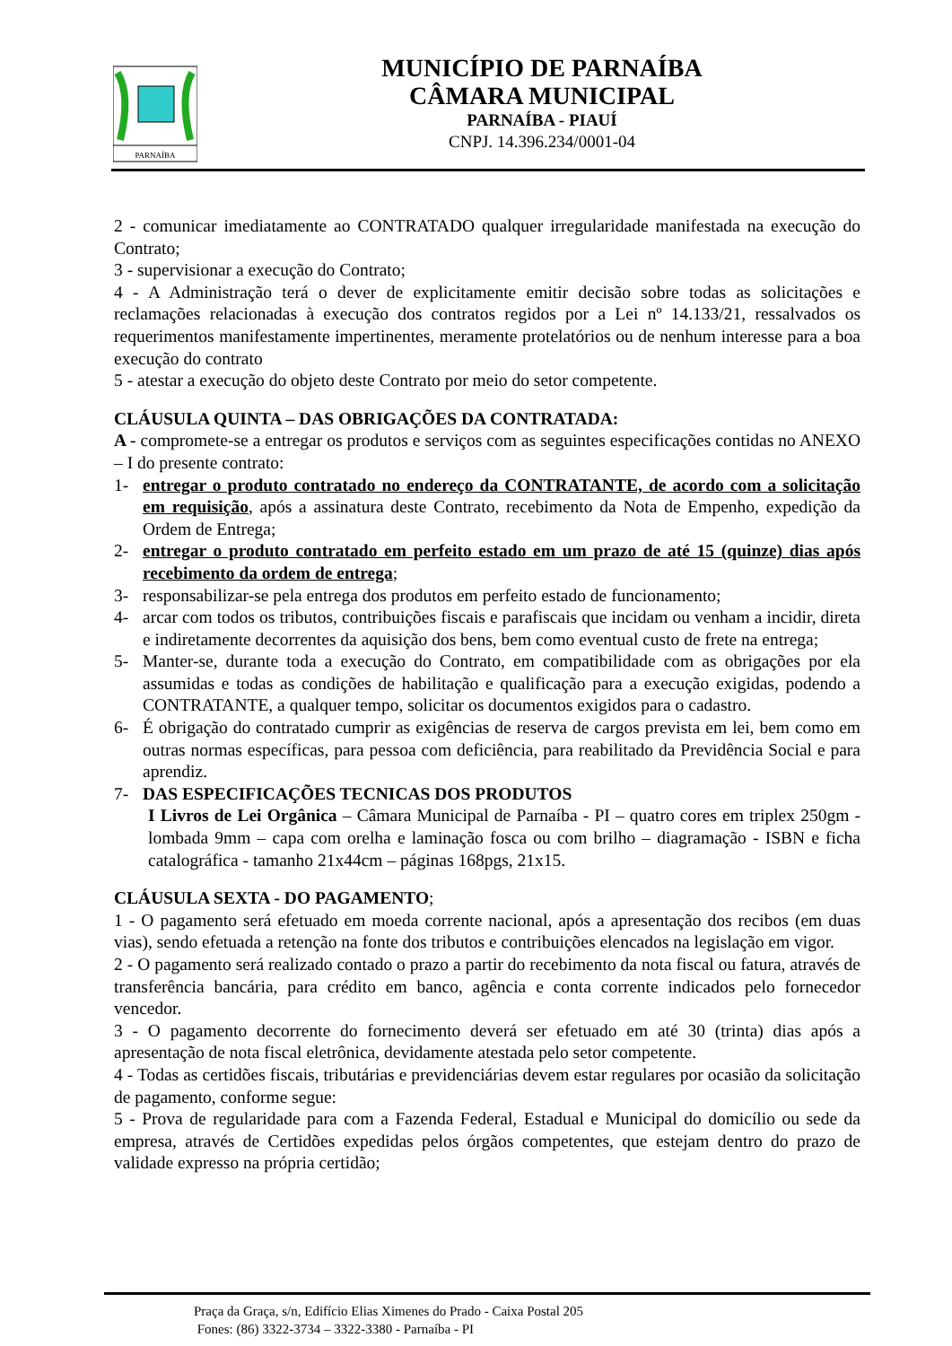PARNAÍBA
MUNICÍPIO DE PARNAÍBA
CÂMARA MUNICIPAL
PARNAÍBA - PIAUÍ
CNPJ. 14.396.234/0001-04
2 - comunicar imediatamente ao CONTRATADO qualquer irregularidade manifestada na execução do Contrato;
3 - supervisionar a execução do Contrato;
4 - A Administração terá o dever de explicitamente emitir decisão sobre todas as solicitações e reclamações relacionadas à execução dos contratos regidos por a Lei nº 14.133/21, ressalvados os requerimentos manifestamente impertinentes, meramente protelatórios ou de nenhum interesse para a boa execução do contrato
5 - atestar a execução do objeto deste Contrato por meio do setor competente.
CLÁUSULA QUINTA – DAS OBRIGAÇÕES DA CONTRATADA:
A - compromete-se a entregar os produtos e serviços com as seguintes especificações contidas no ANEXO – I do presente contrato:
1- entregar o produto contratado no endereço da CONTRATANTE, de acordo com a solicitação em requisição, após a assinatura deste Contrato, recebimento da Nota de Empenho, expedição da Ordem de Entrega;
2- entregar o produto contratado em perfeito estado em um prazo de até 15 (quinze) dias após recebimento da ordem de entrega;
3- responsabilizar-se pela entrega dos produtos em perfeito estado de funcionamento;
4- arcar com todos os tributos, contribuições fiscais e parafiscais que incidam ou venham a incidir, direta e indiretamente decorrentes da aquisição dos bens, bem como eventual custo de frete na entrega;
5- Manter-se, durante toda a execução do Contrato, em compatibilidade com as obrigações por ela assumidas e todas as condições de habilitação e qualificação para a execução exigidas, podendo a CONTRATANTE, a qualquer tempo, solicitar os documentos exigidos para o cadastro.
6- É obrigação do contratado cumprir as exigências de reserva de cargos prevista em lei, bem como em outras normas específicas, para pessoa com deficiência, para reabilitado da Previdência Social e para aprendiz.
7- DAS ESPECIFICAÇÕES TECNICAS DOS PRODUTOS
I Livros de Lei Orgânica – Câmara Municipal de Parnaíba - PI – quatro cores em triplex 250gm - lombada 9mm – capa com orelha e laminação fosca ou com brilho – diagramação - ISBN e ficha catalográfica - tamanho 21x44cm – páginas 168pgs, 21x15.
CLÁUSULA SEXTA - DO PAGAMENTO;
1 - O pagamento será efetuado em moeda corrente nacional, após a apresentação dos recibos (em duas vias), sendo efetuada a retenção na fonte dos tributos e contribuições elencados na legislação em vigor.
2 - O pagamento será realizado contado o prazo a partir do recebimento da nota fiscal ou fatura, através de transferência bancária, para crédito em banco, agência e conta corrente indicados pelo fornecedor vencedor.
3 - O pagamento decorrente do fornecimento deverá ser efetuado em até 30 (trinta) dias após a apresentação de nota fiscal eletrônica, devidamente atestada pelo setor competente.
4 - Todas as certidões fiscais, tributárias e previdenciárias devem estar regulares por ocasião da solicitação de pagamento, conforme segue:
5 - Prova de regularidade para com a Fazenda Federal, Estadual e Municipal do domicílio ou sede da empresa, através de Certidões expedidas pelos órgãos competentes, que estejam dentro do prazo de validade expresso na própria certidão;
Praça da Graça, s/n, Edifício Elias Ximenes do Prado - Caixa Postal 205
Fones: (86) 3322-3734 – 3322-3380 - Parnaíba - PI